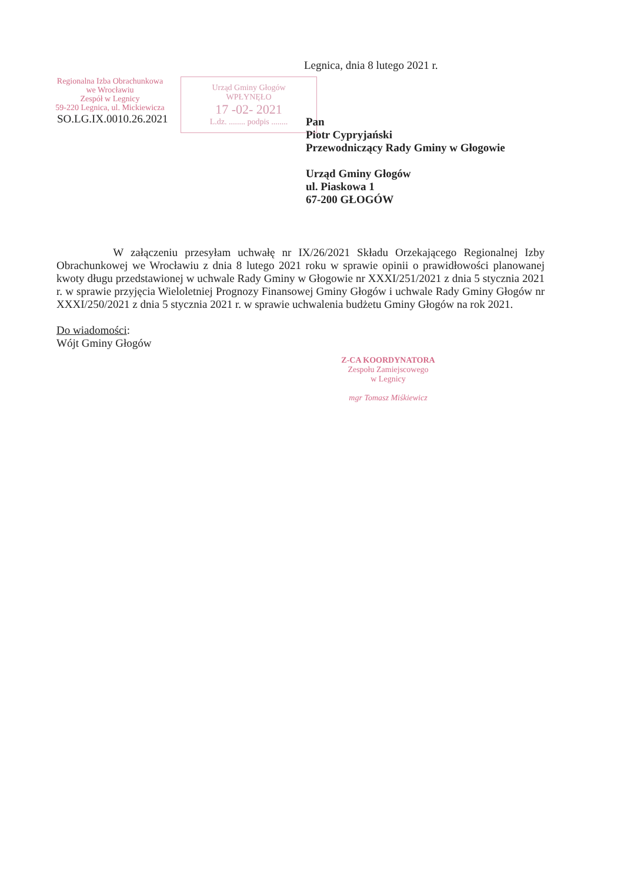Legnica, dnia 8 lutego 2021 r.
Regionalna Izba Obrachunkowa
we Wrocławiu
Zespół w Legnicy
59-220 Legnica, ul. Mickiewicza
SO.LG.IX.0010.26.2021
Urząd Gminy Głogów
WPŁYNĘŁO
17 -02- 2021
L.dz. ........ podpis ........
Pan
Piotr Cypryjański
Przewodniczący Rady Gminy w Głogowie
Urząd Gminy Głogów
ul. Piaskowa 1
67-200 GŁOGÓW
W załączeniu przesyłam uchwałę nr IX/26/2021 Składu Orzekającego Regionalnej Izby Obrachunkowej we Wrocławiu z dnia 8 lutego 2021 roku w sprawie opinii o prawidłowości planowanej kwoty długu przedstawionej w uchwale Rady Gminy w Głogowie nr XXXI/251/2021 z dnia 5 stycznia 2021 r. w sprawie przyjęcia Wieloletniej Prognozy Finansowej Gminy Głogów i uchwale Rady Gminy Głogów nr XXXI/250/2021 z dnia 5 stycznia 2021 r. w sprawie uchwalenia budżetu Gminy Głogów na rok 2021.
Do wiadomości:
Wójt Gminy Głogów
Z-CA KOORDYNATORA
Zespołu Zamiejscowego
w Legnicy
mgr Tomasz Miśkiewicz